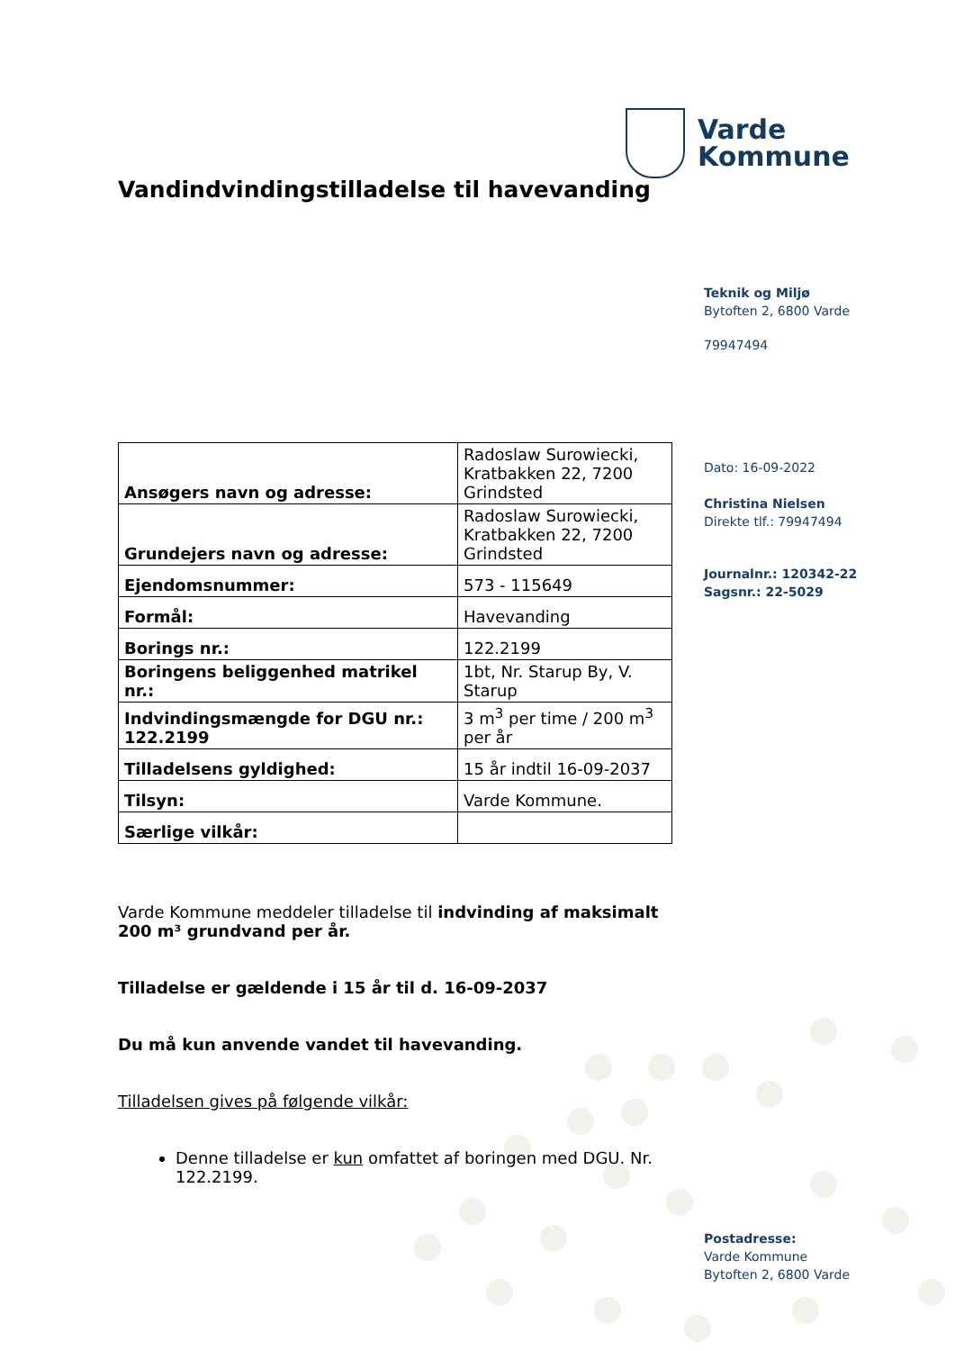Varde
Kommune
Vandindvindingstilladelse til havevanding
| Ansøgers navn og adresse: | Radoslaw Surowiecki, Kratbakken 22, 7200 Grindsted |
| Grundejers navn og adresse: | Radoslaw Surowiecki, Kratbakken 22, 7200 Grindsted |
| Ejendomsnummer: | 573 - 115649 |
| Formål: | Havevanding |
| Borings nr.: | 122.2199 |
| Boringens beliggenhed matrikel nr.: | 1bt, Nr. Starup By, V. Starup |
| Indvindingsmængde for DGU nr.: 122.2199 | 3 m<sup>3</sup> per time / 200 m<sup>3</sup> per år |
| Tilladelsens gyldighed: | 15 år indtil 16-09-2037 |
| Tilsyn: | Varde Kommune. |
| Særlige vilkår: | |
Varde Kommune meddeler tilladelse til indvinding af maksimalt 200 m³ grundvand per år.
Tilladelse er gældende i 15 år til d. 16-09-2037
Du må kun anvende vandet til havevanding.
Tilladelsen gives på følgende vilkår:
Denne tilladelse er kun omfattet af boringen med DGU. Nr. 122.2199.
Teknik og Miljø
Bytoften 2, 6800 Varde
79947494
Dato: 16-09-2022
Christina Nielsen
Direkte tlf.: 79947494
Journalnr.: 120342-22
Sagsnr.: 22-5029
Postadresse:
Varde Kommune
Bytoften 2, 6800 Varde